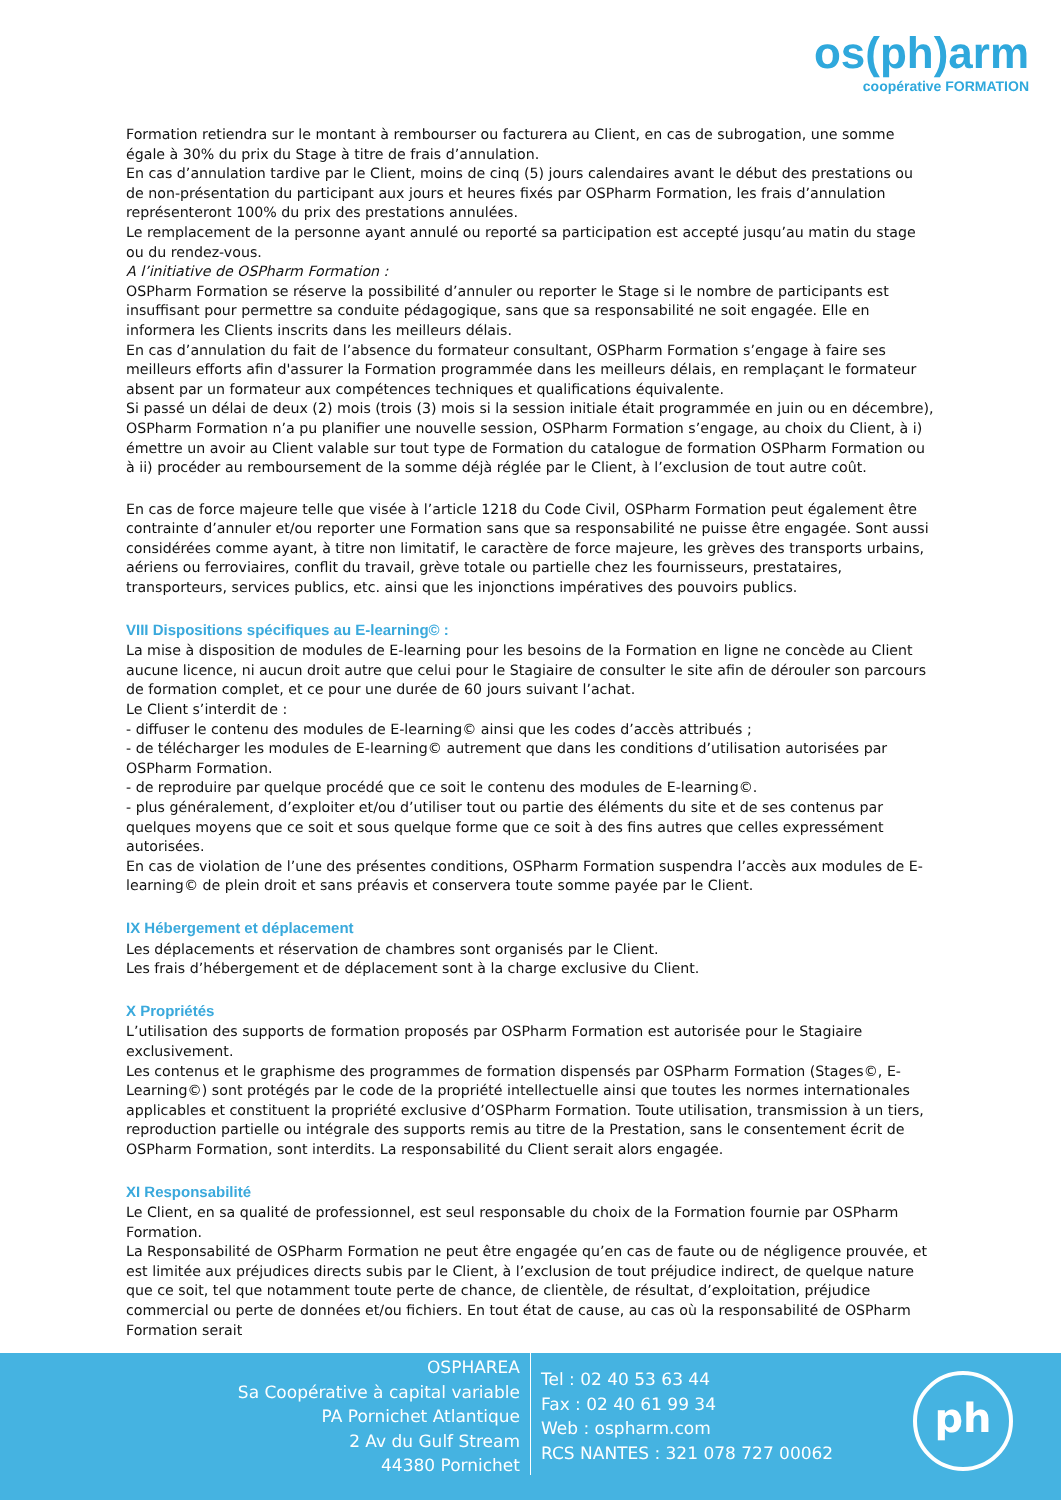os(ph)arm
coopérative FORMATION
Formation retiendra sur le montant à rembourser ou facturera au Client, en cas de subrogation, une somme égale à 30% du prix du Stage à titre de frais d’annulation.
En cas d’annulation tardive par le Client, moins de cinq (5) jours calendaires avant le début des prestations ou de non-présentation du participant aux jours et heures fixés par OSPharm Formation, les frais d’annulation représenteront 100% du prix des prestations annulées.
Le remplacement de la personne ayant annulé ou reporté sa participation est accepté jusqu’au matin du stage ou du rendez-vous.
A l’initiative de OSPharm Formation :
OSPharm Formation se réserve la possibilité d’annuler ou reporter le Stage si le nombre de participants est insuffisant pour permettre sa conduite pédagogique, sans que sa responsabilité ne soit engagée. Elle en informera les Clients inscrits dans les meilleurs délais.
En cas d’annulation du fait de l’absence du formateur consultant, OSPharm Formation s’engage à faire ses meilleurs efforts afin d'assurer la Formation programmée dans les meilleurs délais, en remplaçant le formateur absent par un formateur aux compétences techniques et qualifications équivalente.
Si passé un délai de deux (2) mois (trois (3) mois si la session initiale était programmée en juin ou en décembre), OSPharm Formation n’a pu planifier une nouvelle session, OSPharm Formation s’engage, au choix du Client, à i) émettre un avoir au Client valable sur tout type de Formation du catalogue de formation OSPharm Formation ou à ii) procéder au remboursement de la somme déjà réglée par le Client, à l’exclusion de tout autre coût.
En cas de force majeure telle que visée à l’article 1218 du Code Civil, OSPharm Formation peut également être contrainte d’annuler et/ou reporter une Formation sans que sa responsabilité ne puisse être engagée. Sont aussi considérées comme ayant, à titre non limitatif, le caractère de force majeure, les grèves des transports urbains, aériens ou ferroviaires, conflit du travail, grève totale ou partielle chez les fournisseurs, prestataires, transporteurs, services publics, etc. ainsi que les injonctions impératives des pouvoirs publics.
VIII Dispositions spécifiques au E-learning© :
La mise à disposition de modules de E-learning pour les besoins de la Formation en ligne ne concède au Client aucune licence, ni aucun droit autre que celui pour le Stagiaire de consulter le site afin de dérouler son parcours de formation complet, et ce pour une durée de 60 jours suivant l’achat.
Le Client s’interdit de :
- diffuser le contenu des modules de E-learning© ainsi que les codes d’accès attribués ;
- de télécharger les modules de E-learning© autrement que dans les conditions d’utilisation autorisées par OSPharm Formation.
- de reproduire par quelque procédé que ce soit le contenu des modules de E-learning©.
- plus généralement, d’exploiter et/ou d’utiliser tout ou partie des éléments du site et de ses contenus par quelques moyens que ce soit et sous quelque forme que ce soit à des fins autres que celles expressément autorisées.
En cas de violation de l’une des présentes conditions, OSPharm Formation suspendra l’accès aux modules de E-learning© de plein droit et sans préavis et conservera toute somme payée par le Client.
IX Hébergement et déplacement
Les déplacements et réservation de chambres sont organisés par le Client.
Les frais d’hébergement et de déplacement sont à la charge exclusive du Client.
X Propriétés
L’utilisation des supports de formation proposés par OSPharm Formation est autorisée pour le Stagiaire exclusivement.
Les contenus et le graphisme des programmes de formation dispensés par OSPharm Formation (Stages©, E-Learning©) sont protégés par le code de la propriété intellectuelle ainsi que toutes les normes internationales applicables et constituent la propriété exclusive d’OSPharm Formation. Toute utilisation, transmission à un tiers, reproduction partielle ou intégrale des supports remis au titre de la Prestation, sans le consentement écrit de OSPharm Formation, sont interdits. La responsabilité du Client serait alors engagée.
XI Responsabilité
Le Client, en sa qualité de professionnel, est seul responsable du choix de la Formation fournie par OSPharm Formation.
La Responsabilité de OSPharm Formation ne peut être engagée qu’en cas de faute ou de négligence prouvée, et est limitée aux préjudices directs subis par le Client, à l’exclusion de tout préjudice indirect, de quelque nature que ce soit, tel que notamment toute perte de chance, de clientèle, de résultat, d’exploitation, préjudice commercial ou perte de données et/ou fichiers. En tout état de cause, au cas où la responsabilité de OSPharm Formation serait
OSPHAREA
Sa Coopérative à capital variable
PA Pornichet Atlantique
2 Av du Gulf Stream
44380 Pornichet
Tel : 02 40 53 63 44
Fax : 02 40 61 99 34
Web : ospharm.com
RCS NANTES : 321 078 727 00062
ph